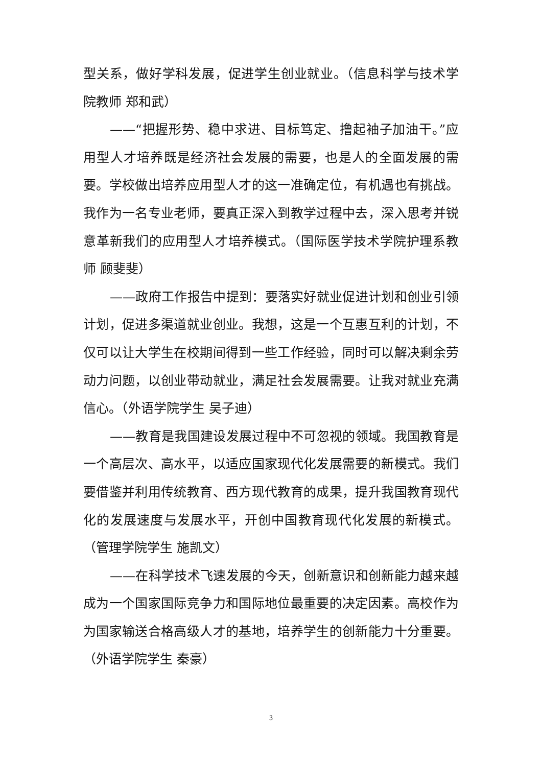型关系，做好学科发展，促进学生创业就业。（信息科学与技术学院教师 郑和武）
——“把握形势、稳中求进、目标笃定、撸起袖子加油干。”应用型人才培养既是经济社会发展的需要，也是人的全面发展的需要。学校做出培养应用型人才的这一准确定位，有机遇也有挑战。我作为一名专业老师，要真正深入到教学过程中去，深入思考并锐意革新我们的应用型人才培养模式。（国际医学技术学院护理系教师 顾斐斐）
——政府工作报告中提到：要落实好就业促进计划和创业引领计划，促进多渠道就业创业。我想，这是一个互惠互利的计划，不仅可以让大学生在校期间得到一些工作经验，同时可以解决剩余劳动力问题，以创业带动就业，满足社会发展需要。让我对就业充满信心。（外语学院学生 吴子迪）
——教育是我国建设发展过程中不可忽视的领域。我国教育是一个高层次、高水平，以适应国家现代化发展需要的新模式。我们要借鉴并利用传统教育、西方现代教育的成果，提升我国教育现代化的发展速度与发展水平，开创中国教育现代化发展的新模式。（管理学院学生 施凯文）
——在科学技术飞速发展的今天，创新意识和创新能力越来越成为一个国家国际竞争力和国际地位最重要的决定因素。高校作为为国家输送合格高级人才的基地，培养学生的创新能力十分重要。（外语学院学生 秦豪）
3